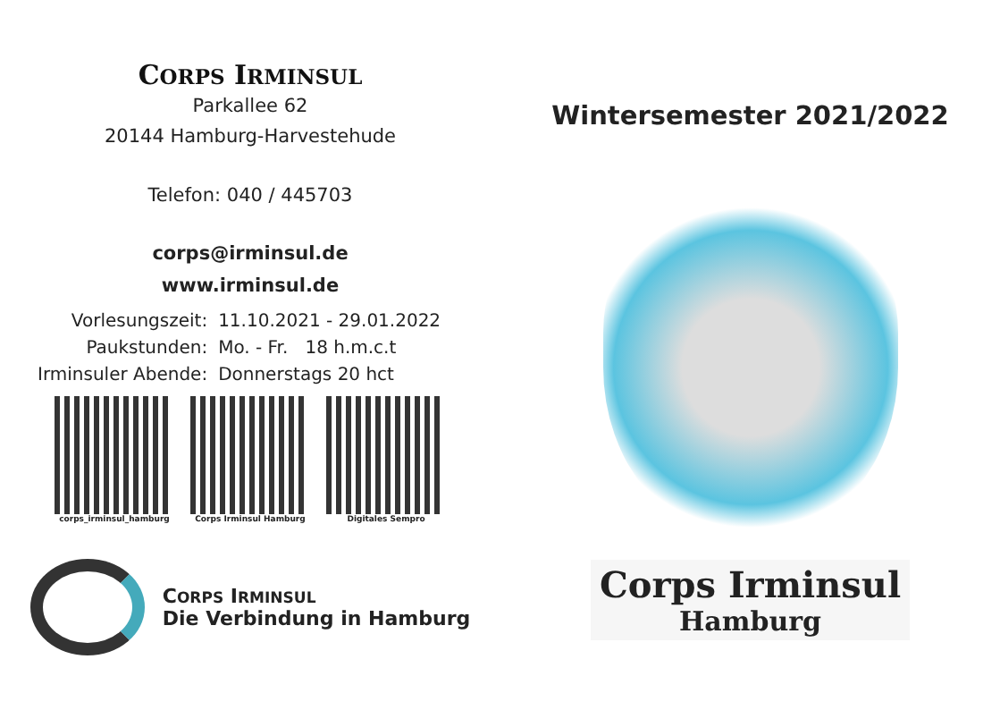CORPS IRMINSUL
Parkallee 62
20144 Hamburg-Harvestehude
Telefon: 040 / 445703
corps@irminsul.de
www.irminsul.de
| Vorlesungszeit: | 11.10.2021 - 29.01.2022 |
| Paukstunden: | Mo. - Fr. 18 h.m.c.t |
| Irminsuler Abende: | Donnerstags 20 hct |
corps_irminsul_hamburg Corps Irminsul Hamburg Digitales Sempro
CORPS IRMINSUL
Die Verbindung in Hamburg
Wintersemester 2021/2022
Corps Irminsul Hamburg